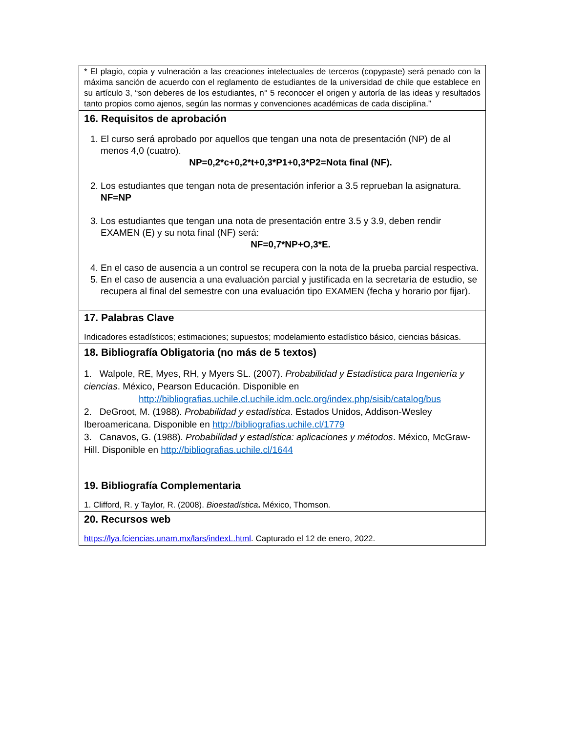| * El plagio, copia y vulneración a las creaciones intelectuales de terceros (copypaste) será penado con la máxima sanción de acuerdo con el reglamento de estudiantes de la universidad de chile que establece en su artículo 3, “son deberes de los estudiantes, n° 5 reconocer el origen y autoría de las ideas y resultados tanto propios como ajenos, según las normas y convenciones académicas de cada disciplina.” |
| 16. Requisitos de aprobación 1. El curso será aprobado por aquellos que tengan una nota de presentación (NP) de al menos 4,0 (cuatro). NP=0,2*c+0,2*t+0,3*P1+0,3*P2=Nota final (NF). 2. Los estudiantes que tengan nota de presentación inferior a 3.5 reprueban la asignatura. NF=NP 3. Los estudiantes que tengan una nota de presentación entre 3.5 y 3.9, deben rendir EXAMEN (E) y su nota final (NF) será: NF=0,7*NP+O,3*E. 4. En el caso de ausencia a un control se recupera con la nota de la prueba parcial respectiva. 5. En el caso de ausencia a una evaluación parcial y justificada en la secretaría de estudio, se recupera al final del semestre con una evaluación tipo EXAMEN (fecha y horario por fijar). |
| 17. Palabras Clave Indicadores estadísticos; estimaciones; supuestos; modelamiento estadístico básico, ciencias básicas. |
| 18. Bibliografía Obligatoria (no más de 5 textos) 1. Walpole, RE, Myes, RH, y Myers SL. (2007). Probabilidad y Estadística para Ingeniería y ciencias . México, Pearson Educación. Disponible en http://bibliografias.uchile.cl.uchile.idm.oclc.org/index.php/sisib/catalog/bus 2. DeGroot, M. (1988). Probabilidad y estadística . Estados Unidos, Addison-Wesley Iberoamericana. Disponible en http://bibliografias.uchile.cl/1779 3. Canavos, G. (1988). Probabilidad y estadística: aplicaciones y métodos . México, McGraw-Hill. Disponible en http://bibliografias.uchile.cl/1644 |
| 19. Bibliografía Complementaria 1. Clifford, R. y Taylor, R. (2008). Bioestadística . México, Thomson. |
| 20. Recursos web https://lya.fciencias.unam.mx/lars/indexL.html . Capturado el 12 de enero, 2022. |